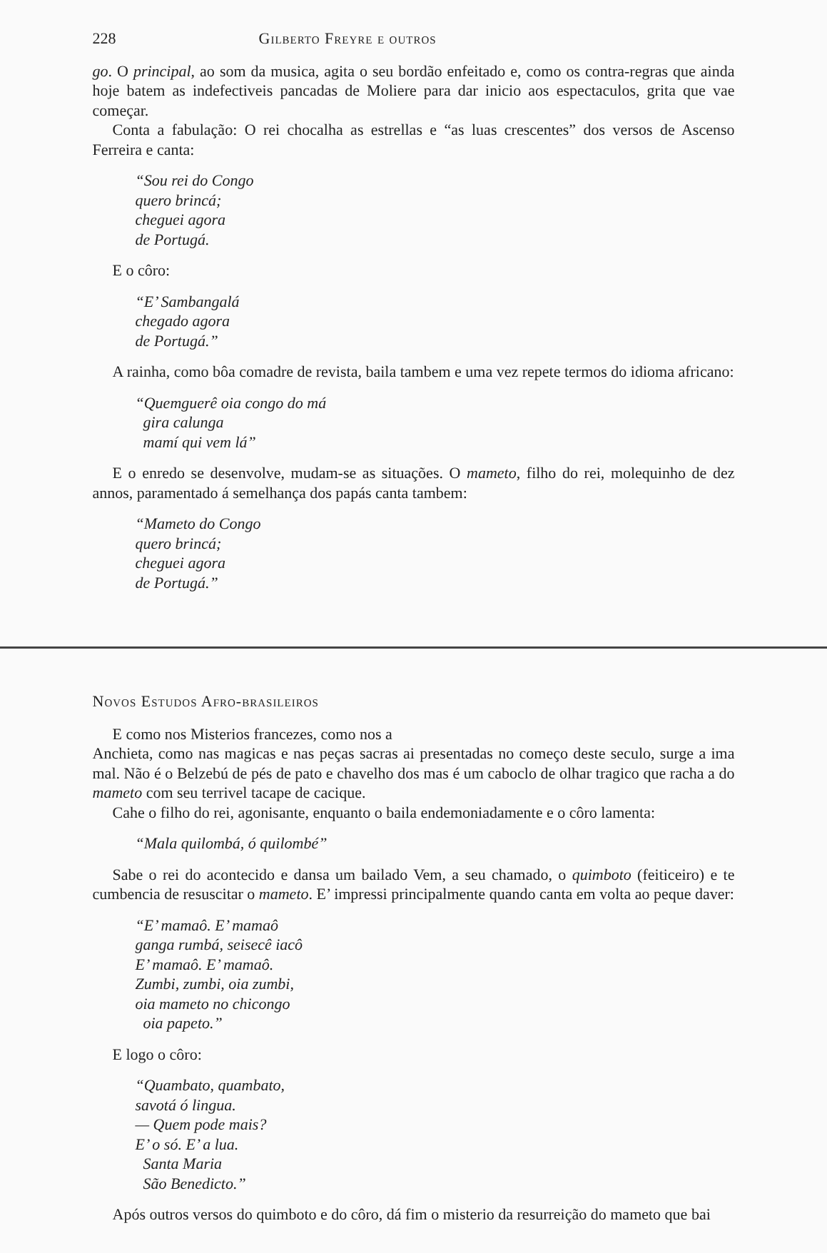228 Gilberto Freyre e outros
go. O principal, ao som da musica, agita o seu bordão enfeitado e, como os contra-regras que ainda hoje batem as indefectiveis pancadas de Moliere para dar inicio aos espectaculos, grita que vae começar.
Conta a fabulação: O rei chocalha as estrellas e “as luas crescentes” dos versos de Ascenso Ferreira e canta:
“Sou rei do Congo
quero brincá;
cheguei agora
de Portugá.
E o côro:
“E’ Sambangalá
chegado agora
de Portugá.”
A rainha, como bôa comadre de revista, baila tambem e uma vez repete termos do idioma africano:
“Quemguerê oia congo do má
gira calunga
mamí qui vem lá”
E o enredo se desenvolve, mudam-se as situações. O mameto, filho do rei, molequinho de dez annos, paramentado á semelhança dos papás canta tambem:
“Mameto do Congo
quero brincá;
cheguei agora
de Portugá.”
Novos Estudos Afro-brasileiros
E como nos Misterios francezes, como nos a
Anchieta, como nas magicas e nas peças sacras ai presentadas no começo deste seculo, surge a ima mal. Não é o Belzebú de pés de pato e chavelho dos mas é um caboclo de olhar tragico que racha a do mameto com seu terrivel tacape de cacique.
Cahe o filho do rei, agonisante, enquanto o baila endemoniadamente e o côro lamenta:
“Mala quilombá, ó quilombé”
Sabe o rei do acontecido e dansa um bailado Vem, a seu chamado, o quimboto (feiticeiro) e te cumbencia de resuscitar o mameto. E’ impressi principalmente quando canta em volta ao peque daver:
“E’ mamaô. E’ mamaô
ganga rumbá, seisecê iacô
E’ mamaô. E’ mamaô.
Zumbi, zumbi, oia zumbi,
oia mameto no chicongo
oia papeto.”
E logo o côro:
“Quambato, quambato,
savotá ó lingua.
— Quem pode mais?
E’ o só. E’ a lua.
Santa Maria
São Benedicto.”
Após outros versos do quimboto e do côro, dá fim o misterio da resurreição do mameto que bai